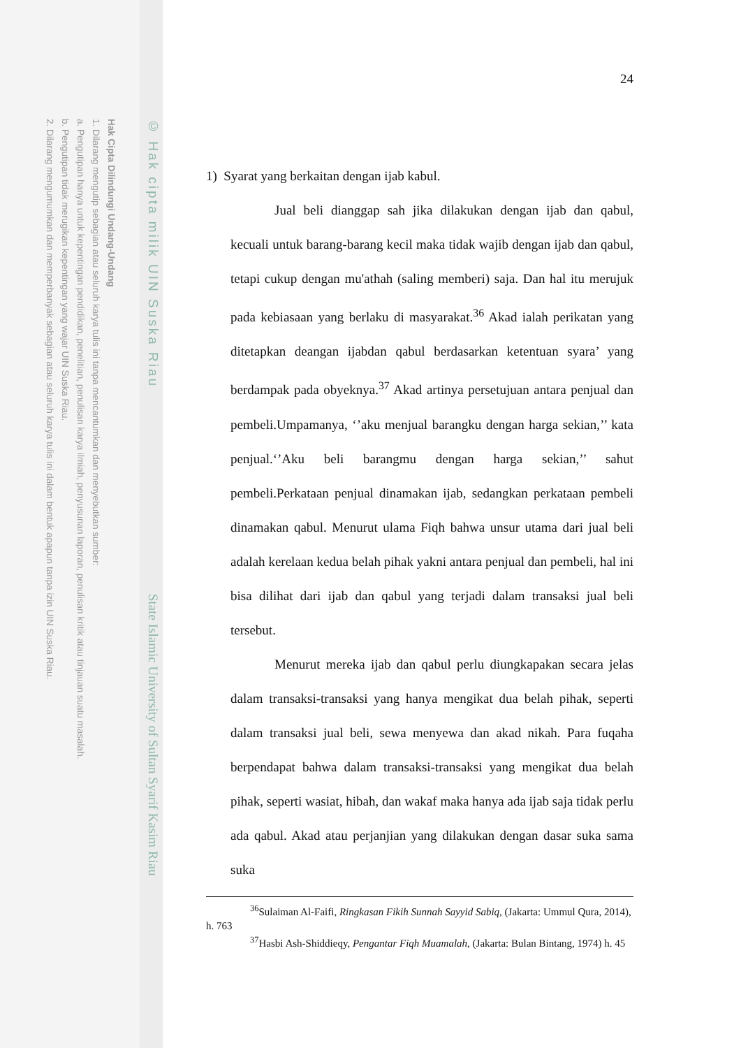Hak Cipta Dilindungi Undang-Undang
1. Dilarang mengutip sebagian atau seluruh karya tulis ini tanpa mencantumkan dan menyebutkan sumber:
a. Pengutipan hanya untuk kepentingan pendidikan, penelitian, penulisan karya ilmiah, penyusunan laporan, penulisan kritik atau tinjauan suatu masalah.
b. Pengutipan tidak merugikan kepentingan yang wajar UIN Suska Riau.
2. Dilarang mengumumkan dan memperbanyak sebagian atau seluruh karya tulis ini dalam bentuk apapun tanpa izin UIN Suska Riau.
© Hak cipta milik UIN Suska Riau
State Islamic University of Sultan Syarif Kasim Riau
24
1) Syarat yang berkaitan dengan ijab kabul.
Jual beli dianggap sah jika dilakukan dengan ijab dan qabul, kecuali untuk barang-barang kecil maka tidak wajib dengan ijab dan qabul, tetapi cukup dengan mu'athah (saling memberi) saja. Dan hal itu merujuk pada kebiasaan yang berlaku di masyarakat.<sup>36</sup> Akad ialah perikatan yang ditetapkan deangan ijabdan qabul berdasarkan ketentuan syara’ yang berdampak pada obyeknya.<sup>37</sup> Akad artinya persetujuan antara penjual dan pembeli.Umpamanya, ‘’aku menjual barangku dengan harga sekian,’’ kata penjual.‘’Aku beli barangmu dengan harga sekian,’’ sahut pembeli.Perkataan penjual dinamakan ijab, sedangkan perkataan pembeli dinamakan qabul. Menurut ulama Fiqh bahwa unsur utama dari jual beli adalah kerelaan kedua belah pihak yakni antara penjual dan pembeli, hal ini bisa dilihat dari ijab dan qabul yang terjadi dalam transaksi jual beli tersebut.
Menurut mereka ijab dan qabul perlu diungkapakan secara jelas dalam transaksi-transaksi yang hanya mengikat dua belah pihak, seperti dalam transaksi jual beli, sewa menyewa dan akad nikah. Para fuqaha berpendapat bahwa dalam transaksi-transaksi yang mengikat dua belah pihak, seperti wasiat, hibah, dan wakaf maka hanya ada ijab saja tidak perlu ada qabul. Akad atau perjanjian yang dilakukan dengan dasar suka sama suka
<sup>36</sup> Sulaiman Al-Faifi, Ringkasan Fikih Sunnah Sayyid Sabiq, (Jakarta: Ummul Qura, 2014), h. 763
<sup>37</sup> Hasbi Ash-Shiddieqy, Pengantar Fiqh Muamalah, (Jakarta: Bulan Bintang, 1974) h. 45